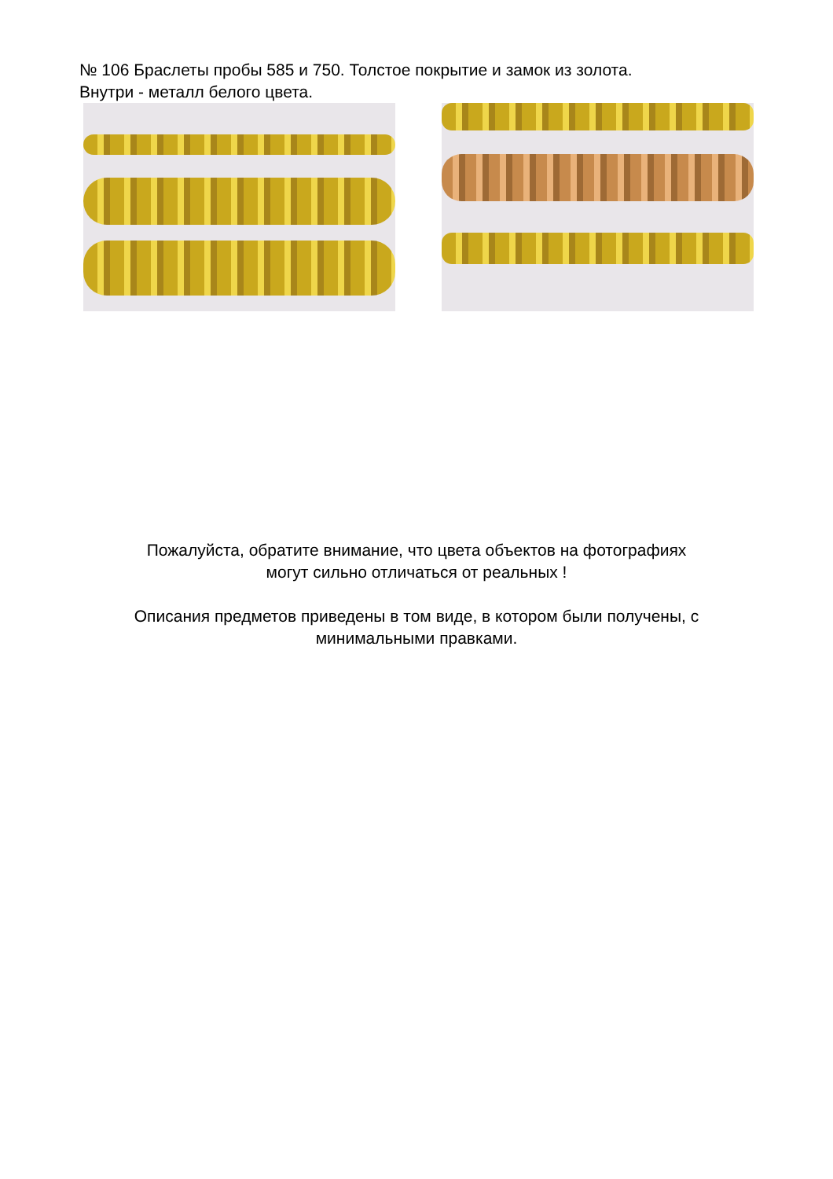№ 106 Браслеты пробы 585 и 750. Толстое покрытие и замок из золота.
Внутри - металл белого цвета.
Пожалуйста, обратите внимание, что цвета объектов на фотографиях
могут сильно отличаться от реальных !
Описания предметов приведены в том виде, в котором были получены, с
минимальными правками.